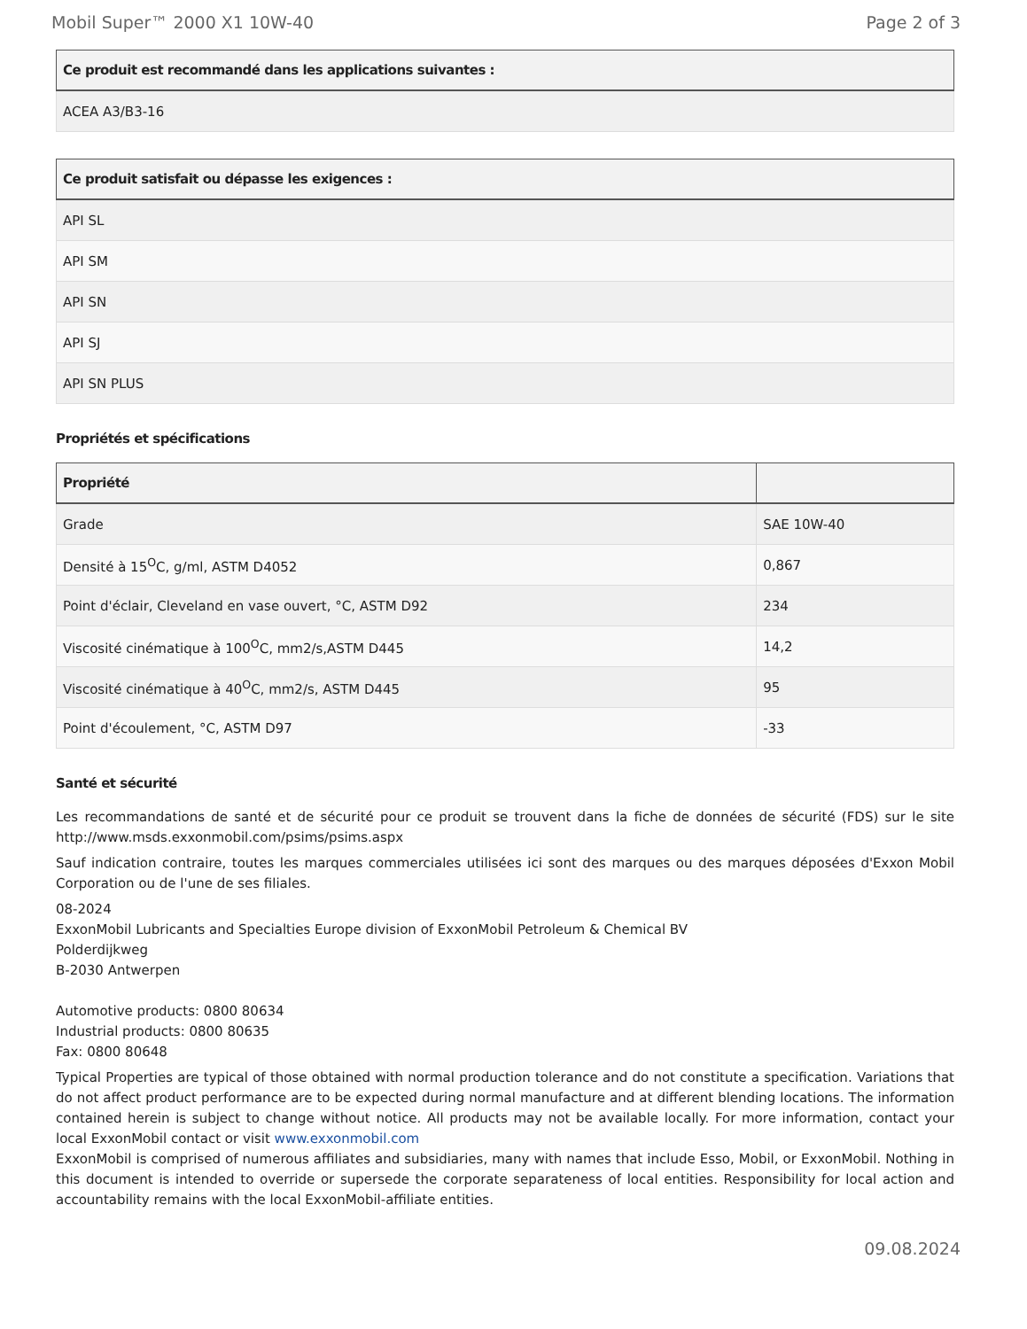Mobil Super™ 2000 X1 10W-40 Page 2 of 3
| Ce produit est recommandé dans les applications suivantes : |
| --- |
| ACEA A3/B3-16 |
| Ce produit satisfait ou dépasse les exigences : |
| --- |
| API SL |
| API SM |
| API SN |
| API SJ |
| API SN PLUS |
Propriétés et spécifications
| Propriété | |
| --- | --- |
| Grade | SAE 10W-40 |
| Densité à 15<sup>O</sup>C, g/ml, ASTM D4052 | 0,867 |
| Point d'éclair, Cleveland en vase ouvert, °C, ASTM D92 | 234 |
| Viscosité cinématique à 100<sup>O</sup>C, mm2/s,ASTM D445 | 14,2 |
| Viscosité cinématique à 40<sup>O</sup>C, mm2/s, ASTM D445 | 95 |
| Point d'écoulement, °C, ASTM D97 | -33 |
Santé et sécurité
Les recommandations de santé et de sécurité pour ce produit se trouvent dans la fiche de données de sécurité (FDS) sur le site http://www.msds.exxonmobil.com/psims/psims.aspx
Sauf indication contraire, toutes les marques commerciales utilisées ici sont des marques ou des marques déposées d'Exxon Mobil Corporation ou de l'une de ses filiales.
08-2024
ExxonMobil Lubricants and Specialties Europe division of ExxonMobil Petroleum & Chemical BV
Polderdijkweg
B-2030 Antwerpen
Automotive products: 0800 80634
Industrial products: 0800 80635
Fax: 0800 80648
Typical Properties are typical of those obtained with normal production tolerance and do not constitute a specification. Variations that do not affect product performance are to be expected during normal manufacture and at different blending locations. The information contained herein is subject to change without notice. All products may not be available locally. For more information, contact your local ExxonMobil contact or visit www.exxonmobil.com
ExxonMobil is comprised of numerous affiliates and subsidiaries, many with names that include Esso, Mobil, or ExxonMobil. Nothing in this document is intended to override or supersede the corporate separateness of local entities. Responsibility for local action and accountability remains with the local ExxonMobil-affiliate entities.
09.08.2024